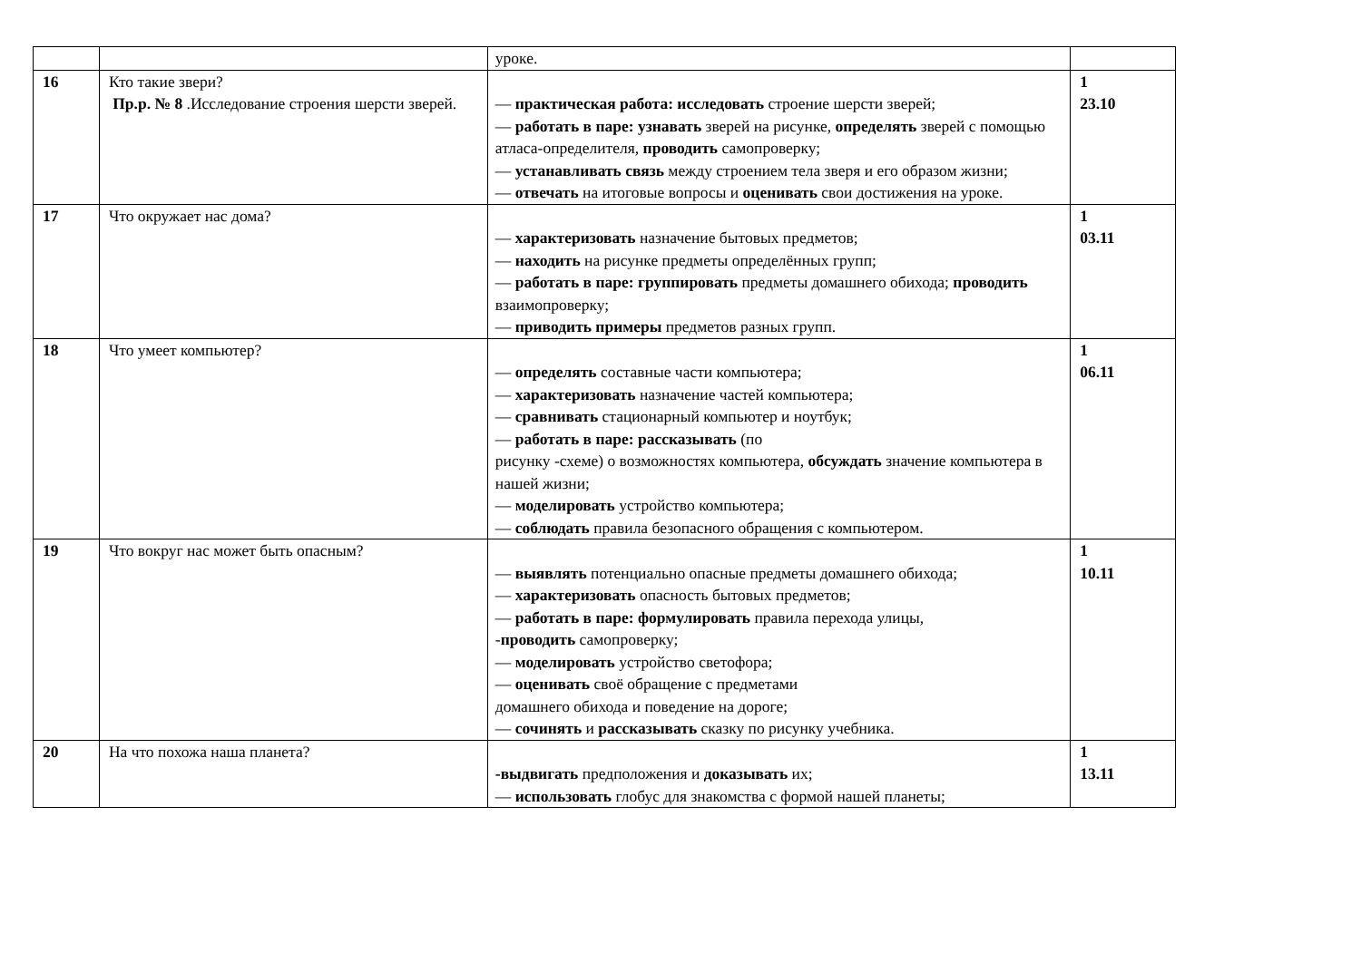| | | уроке. | |
| 16 | Кто такие звери? Пр.р. № 8 .Исследование строения шерсти зверей. | — практическая работа: исследовать строение шерсти зверей; — работать в паре: узнавать зверей на рисунке, определять зверей с помощью атласа-определителя, проводить самопроверку; — устанавливать связь между строением тела зверя и его образом жизни; — отвечать на итоговые вопросы и оценивать свои достижения на уроке. | 1 23.10 |
| 17 | Что окружает нас дома? | — характеризовать назначение бытовых предметов; — находить на рисунке предметы определённых групп; — работать в паре: группировать предметы домашнего обихода; проводить взаимопроверку; — приводить примеры предметов разных групп. | 1 03.11 |
| 18 | Что умеет компьютер? | — определять составные части компьютера; — характеризовать назначение частей компьютера; — сравнивать стационарный компьютер и ноутбук; — работать в паре: рассказывать (по рисунку -схеме) о возможностях компьютера, обсуждать значение компьютера в нашей жизни; — моделировать устройство компьютера; — соблюдать правила безопасного обращения с компьютером. | 1 06.11 |
| 19 | Что вокруг нас может быть опасным? | — выявлять потенциально опасные предметы домашнего обихода; — характеризовать опасность бытовых предметов; — работать в паре: формулировать правила перехода улицы, - проводить самопроверку; — моделировать устройство светофора; — оценивать своё обращение с предметами домашнего обихода и поведение на дороге; — сочинять и рассказывать сказку по рисунку учебника. | 1 10.11 |
| 20 | На что похожа наша планета? | -выдвигать предположения и доказывать их; — использовать глобус для знакомства с формой нашей планеты; | 1 13.11 |